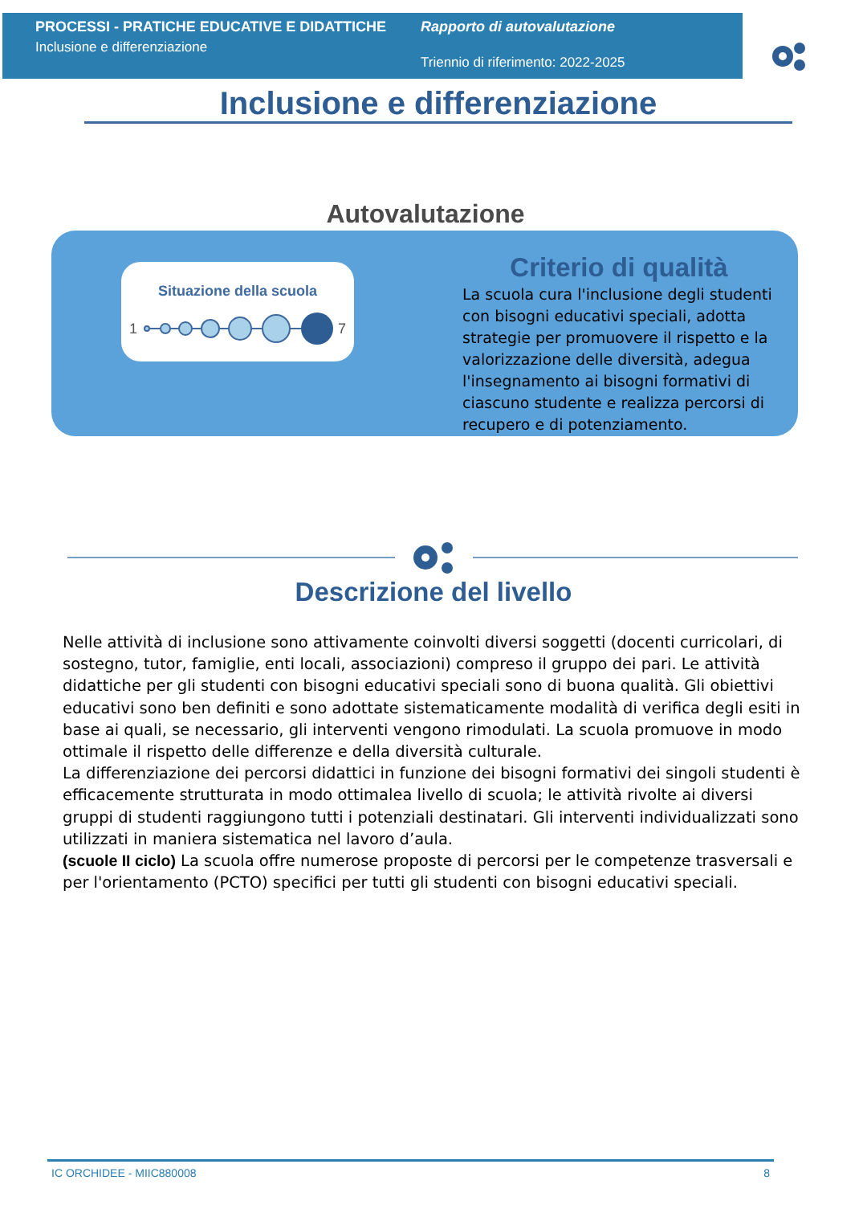PROCESSI - PRATICHE EDUCATIVE E DIDATTICHE
Inclusione e differenziazione
Rapporto di autovalutazione
Triennio di riferimento: 2022-2025
Inclusione e differenziazione
Autovalutazione
Situazione della scuola
1
7
Criterio di qualità
La scuola cura l'inclusione degli studenti con bisogni educativi speciali, adotta strategie per promuovere il rispetto e la valorizzazione delle diversità, adegua l'insegnamento ai bisogni formativi di ciascuno studente e realizza percorsi di recupero e di potenziamento.
Descrizione del livello
Nelle attività di inclusione sono attivamente coinvolti diversi soggetti (docenti curricolari, di sostegno, tutor, famiglie, enti locali, associazioni) compreso il gruppo dei pari. Le attività didattiche per gli studenti con bisogni educativi speciali sono di buona qualità. Gli obiettivi educativi sono ben definiti e sono adottate sistematicamente modalità di verifica degli esiti in base ai quali, se necessario, gli interventi vengono rimodulati. La scuola promuove in modo ottimale il rispetto delle differenze e della diversità culturale.
La differenziazione dei percorsi didattici in funzione dei bisogni formativi dei singoli studenti è efficacemente strutturata in modo ottimalea livello di scuola; le attività rivolte ai diversi gruppi di studenti raggiungono tutti i potenziali destinatari. Gli interventi individualizzati sono utilizzati in maniera sistematica nel lavoro d’aula.
(scuole II ciclo) La scuola offre numerose proposte di percorsi per le competenze trasversali e per l'orientamento (PCTO) specifici per tutti gli studenti con bisogni educativi speciali.
IC ORCHIDEE - MIIC880008 8